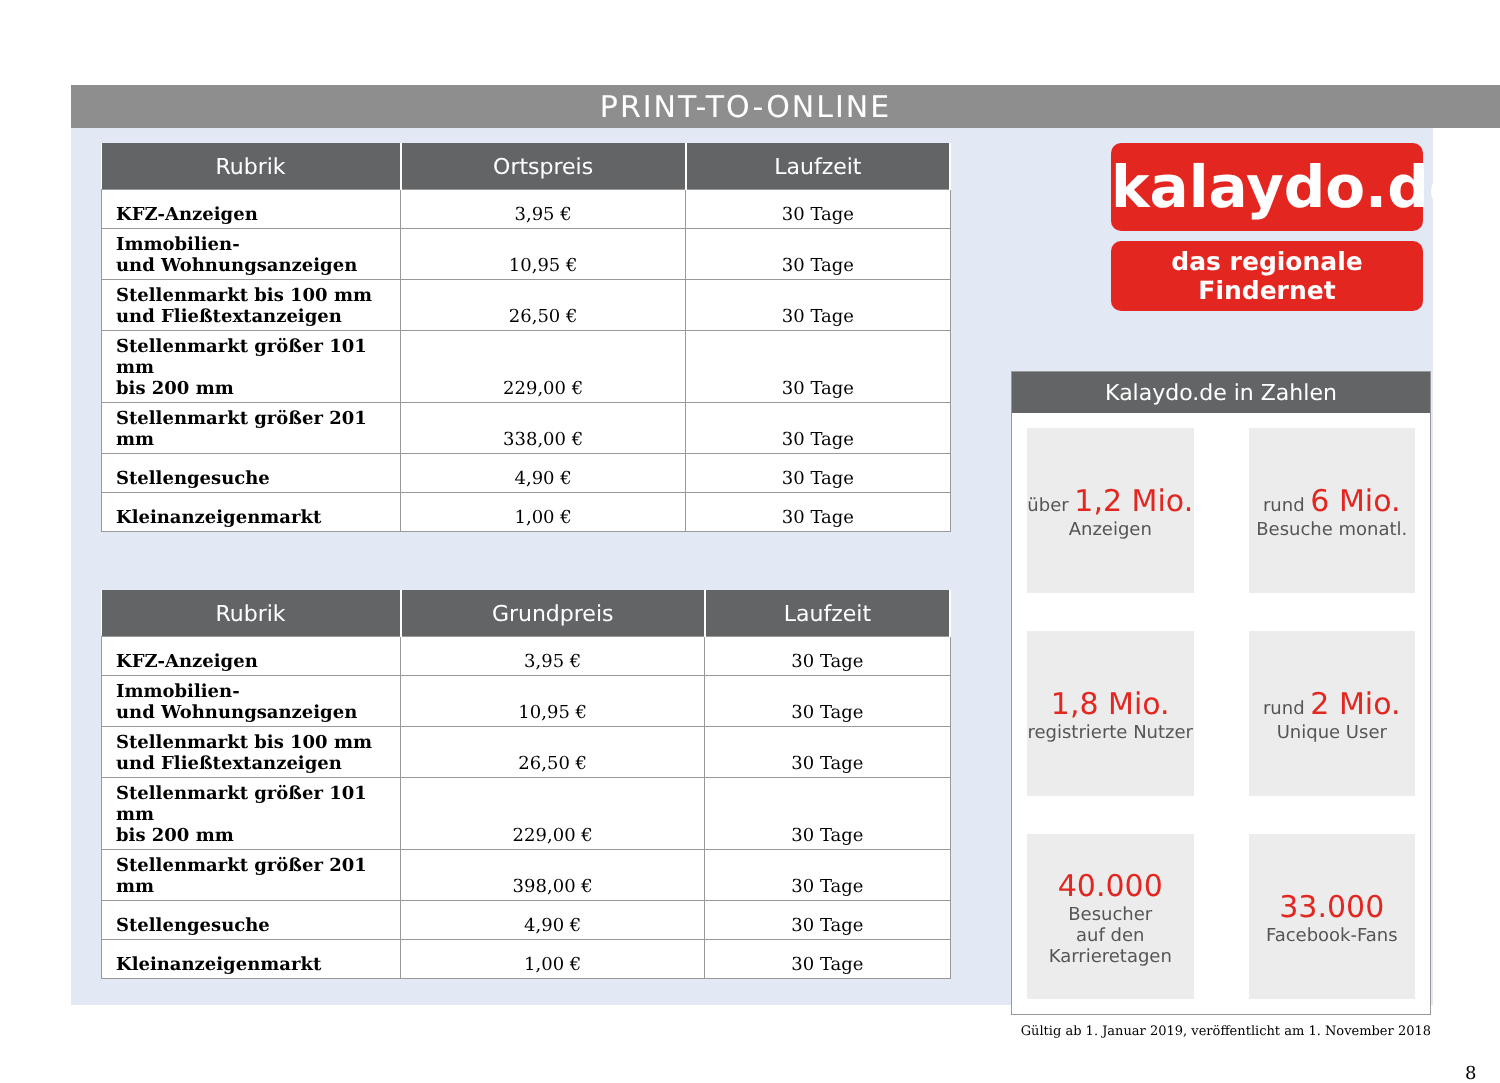PRINT-TO-ONLINE
| Rubrik | Ortspreis | Laufzeit |
| --- | --- | --- |
| KFZ-Anzeigen | 3,95 € | 30 Tage |
| Immobilien- und Wohnungsanzeigen | 10,95 € | 30 Tage |
| Stellenmarkt bis 100 mm und Fließtextanzeigen | 26,50 € | 30 Tage |
| Stellenmarkt größer 101 mm bis 200 mm | 229,00 € | 30 Tage |
| Stellenmarkt größer 201 mm | 338,00 € | 30 Tage |
| Stellengesuche | 4,90 € | 30 Tage |
| Kleinanzeigenmarkt | 1,00 € | 30 Tage |
| Rubrik | Grundpreis | Laufzeit |
| --- | --- | --- |
| KFZ-Anzeigen | 3,95 € | 30 Tage |
| Immobilien- und Wohnungsanzeigen | 10,95 € | 30 Tage |
| Stellenmarkt bis 100 mm und Fließtextanzeigen | 26,50 € | 30 Tage |
| Stellenmarkt größer 101 mm bis 200 mm | 229,00 € | 30 Tage |
| Stellenmarkt größer 201 mm | 398,00 € | 30 Tage |
| Stellengesuche | 4,90 € | 30 Tage |
| Kleinanzeigenmarkt | 1,00 € | 30 Tage |
kalaydo.de
das regionale Findernet
Kalaydo.de in Zahlen
über 1,2 Mio.
Anzeigen
rund 6 Mio.
Besuche monatl.
1,8 Mio.
registrierte Nutzer
rund 2 Mio.
Unique User
40.000
Besucher
auf den
Karrieretagen
33.000
Facebook-Fans
Gültig ab 1. Januar 2019, veröffentlicht am 1. November 2018
8